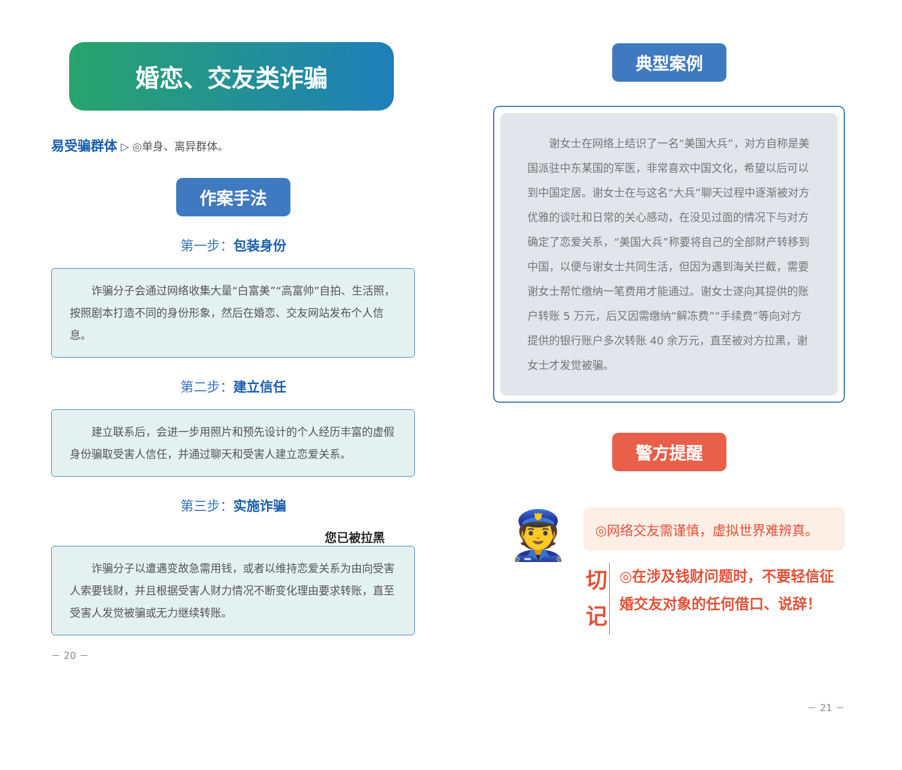婚恋、交友类诈骗
易受骗群体 ▷ ◎单身、离异群体。
作案手法
第一步：包装身份
诈骗分子会通过网络收集大量“白富美”“高富帅”自拍、生活照，按照剧本打造不同的身份形象，然后在婚恋、交友网站发布个人信息。
第二步：建立信任
建立联系后，会进一步用照片和预先设计的个人经历丰富的虚假身份骗取受害人信任，并通过聊天和受害人建立恋爱关系。
第三步：实施诈骗
您已被拉黑
诈骗分子以遭遇变故急需用钱，或者以维持恋爱关系为由向受害人索要钱财，并且根据受害人财力情况不断变化理由要求转账，直至受害人发觉被骗或无力继续转账。
－ 20 －
典型案例
谢女士在网络上结识了一名“美国大兵”，对方自称是美国派驻中东某国的军医，非常喜欢中国文化，希望以后可以到中国定居。谢女士在与这名“大兵”聊天过程中逐渐被对方优雅的谈吐和日常的关心感动，在没见过面的情况下与对方确定了恋爱关系，“美国大兵”称要将自己的全部财产转移到中国，以便与谢女士共同生活，但因为遇到海关拦截，需要谢女士帮忙缴纳一笔费用才能通过。谢女士遂向其提供的账户转账 5 万元，后又因需缴纳“解冻费”“手续费”等向对方提供的银行账户多次转账 40 余万元，直至被对方拉黑，谢女士才发觉被骗。
警方提醒
👮
◎网络交友需谨慎，虚拟世界难辨真。
切
记
◎在涉及钱财问题时，不要轻信征婚交友对象的任何借口、说辞！
－ 21 －